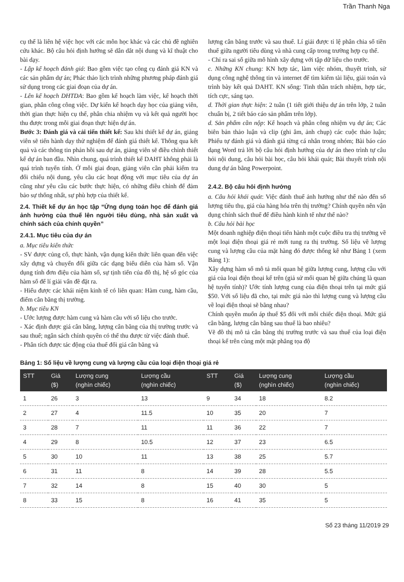Trần Thanh Nga
cụ thể là liên hệ việc học với các môn học khác và các chủ đề nghiên cứu khác. Bộ câu hỏi định hướng sẽ dẫn dắt nội dung và kĩ thuật cho bài dạy.
- Lập kế hoạch đánh giá: Bao gồm việc tạo công cụ đánh giá KN và các sản phẩm dự án; Phác thảo lịch trình những phương pháp đánh giá sử dụng trong các giai đoạn của dự án.
- Lên kế hoạch DHTDA: Bao gồm kế hoạch làm việc, kế hoạch thời gian, phân công công việc. Dự kiến kế hoạch dạy học của giảng viên, thời gian thực hiện cụ thể, phân chia nhiệm vụ và kết quả người học thu được trong mỗi giai đoạn thực hiện dự án.
Bước 3: Đánh giá và cải tiến thiết kế: Sau khi thiết kế dự án, giảng viên sẽ tiến hành dạy thử nghiệm để đánh giá thiết kế. Thông qua kết quả và các thông tin phản hồi sau dự án, giảng viên sẽ điều chỉnh thiết kế dự án ban đầu. Nhìn chung, quá trình thiết kế DAHT không phải là quá trình tuyến tính. Ở mỗi giai đoạn, giảng viên cần phải kiểm tra đối chiếu nội dung, yêu cầu các hoạt động với mục tiêu của dự án cũng như yêu cầu các bước thực hiện, có những điều chỉnh để đảm bảo sự thống nhất, sự phù hợp của thiết kế.
2.4. Thiết kế dự án học tập “Ứng dụng toán học để đánh giá ảnh hưởng của thuế lên người tiêu dùng, nhà sản xuất và chính sách của chính quyền”
2.4.1. Mục tiêu của dự án
a. Mục tiêu kiến thức
- SV được củng cố, thực hành, vận dụng kiến thức liên quan đến việc xây dựng và chuyển đổi giữa các dạng biểu diễn của hàm số. Vận dụng tính đơn điệu của hàm số, sự tịnh tiến của đồ thị, hệ số góc của hàm số để lí giải vấn đề đặt ra.
- Hiểu được các khái niệm kinh tế có liên quan: Hàm cung, hàm cầu, điểm cân bằng thị trường.
b. Mục tiêu KN
- Ước lượng được hàm cung và hàm cầu với số liệu cho trước.
- Xác định được giá cân bằng, lượng cân bằng của thị trường trước và sau thuế; ngân sách chính quyền có thể thu được từ việc đánh thuế.
- Phân tích được tác động của thuế đối giá cân bằng và
lượng cân bằng trước và sau thuế. Lí giải được tỉ lệ phân chia số tiền thuế giữa người tiêu dùng và nhà cung cấp trong trường hợp cụ thể.
- Chỉ ra sai số giữa mô hình xây dựng với tập dữ liệu cho trước.
c. Những KN chung: KN hợp tác, làm việc nhóm, thuyết trình, sử dụng công nghệ thông tin và internet để tìm kiếm tài liệu, giải toán và trình bày kết quả DAHT. KN sống: Tinh thần trách nhiệm, hợp tác, tích cực, sáng tạo.
d. Thời gian thực hiện: 2 tuần (1 tiết giới thiệu dự án trên lớp, 2 tuần chuẩn bị, 2 tiết báo cáo sản phẩm trên lớp).
d. Sản phẩm cần nộp: Kế hoạch và phân công nhiệm vụ dự án; Các biên bản thảo luận và clip (ghi âm, ảnh chụp) các cuộc thảo luận; Phiếu tự đánh giá và đánh giá từng cá nhân trong nhóm; Bài báo cáo dạng Word trả lời bộ câu hỏi định hướng của dự án theo trình tự câu hỏi nội dung, câu hỏi bài học, câu hỏi khái quát; Bài thuyết trình nội dung dự án bằng Powerpoint.
2.4.2. Bộ câu hỏi định hướng
a. Câu hỏi khái quát: Việc đánh thuế ảnh hưởng như thế nào đến số lượng tiêu thụ, giá của hàng hóa trên thị trường? Chính quyền nên vận dụng chính sách thuế để điều hành kinh tế như thế nào?
b. Câu hỏi bài học
Một doanh nghiệp điện thoại tiến hành một cuộc điều tra thị trường về một loại điện thoại giá rẻ mới tung ra thị trường. Số liệu về lượng cung và lượng cầu của mặt hàng đó được thống kê như Bảng 1 (xem Bảng 1):
Xây dựng hàm số mô tả mối quan hệ giữa lượng cung, lượng cầu với giá của loại điện thoại kể trên (giả sử mối quan hệ giữa chúng là quan hệ tuyến tính)? Ước tính lượng cung của điện thoại trên tại mức giá $50. Với số liệu đã cho, tại mức giá nào thì lượng cung và lượng cầu về loại điện thoại sẽ bằng nhau?
Chính quyền muốn áp thuế $5 đối với mỗi chiếc điện thoại. Mức giá cân bằng, lượng cân bằng sau thuế là bao nhiêu?
Vẽ đồ thị mô tả cân bằng thị trường trước và sau thuế của loại điện thoại kể trên cùng một mặt phẳng tọa độ
Bảng 1: Số liệu về lượng cung và lượng cầu của loại điện thoại giá rẻ
| STT | Giá ($) | Lượng cung (nghìn chiếc) | Lượng cầu (nghìn chiếc) | STT | Giá ($) | Lượng cung (nghìn chiếc) | Lượng cầu (nghìn chiếc) |
| --- | --- | --- | --- | --- | --- | --- | --- |
| 1 | 26 | 3 | 13 | 9 | 34 | 18 | 8.2 |
| 2 | 27 | 4 | 11.5 | 10 | 35 | 20 | 7 |
| 3 | 28 | 7 | 11 | 11 | 36 | 22 | 7 |
| 4 | 29 | 8 | 10.5 | 12 | 37 | 23 | 6.5 |
| 5 | 30 | 10 | 11 | 13 | 38 | 25 | 5.7 |
| 6 | 31 | 11 | 8 | 14 | 39 | 28 | 5.5 |
| 7 | 32 | 14 | 8 | 15 | 40 | 30 | 5 |
| 8 | 33 | 15 | 8 | 16 | 41 | 35 | 5 |
Số 23 tháng 11/2019 29